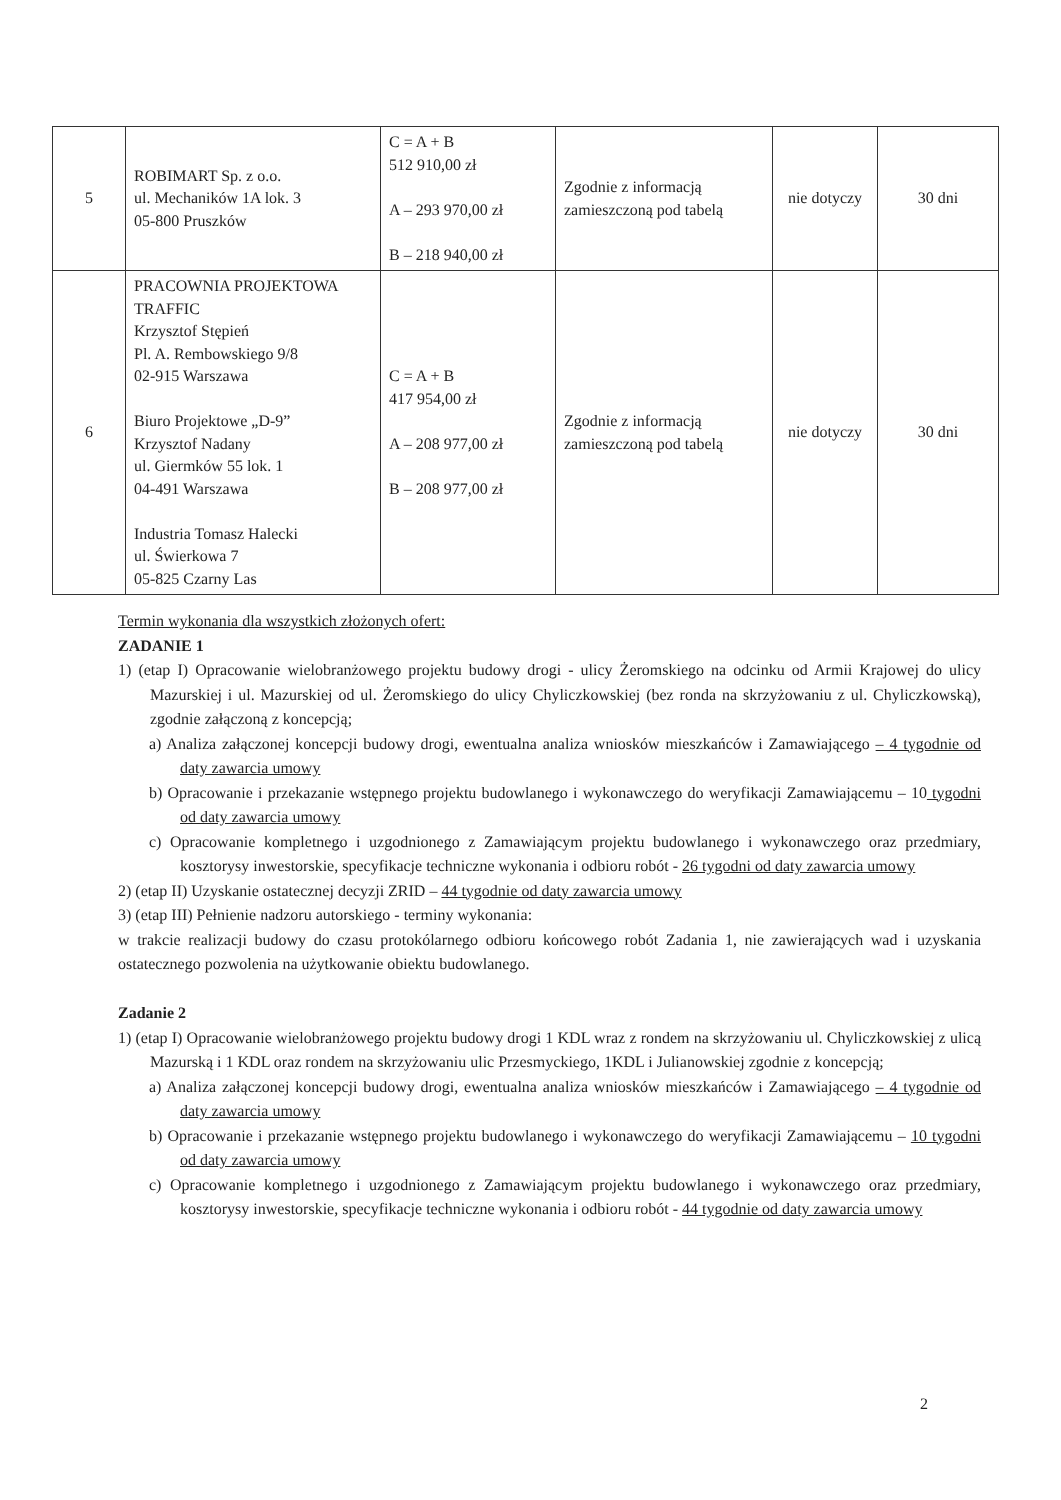| 5 | ROBIMART Sp. z o.o. ul. Mechaników 1A lok. 3 05-800 Pruszków | C = A + B 512 910,00 zł A – 293 970,00 zł B – 218 940,00 zł | Zgodnie z informacją zamieszczoną pod tabelą | nie dotyczy | 30 dni |
| 6 | PRACOWNIA PROJEKTOWA TRAFFIC Krzysztof Stępień Pl. A. Rembowskiego 9/8 02-915 Warszawa Biuro Projektowe „D-9” Krzysztof Nadany ul. Giermków 55 lok. 1 04-491 Warszawa Industria Tomasz Halecki ul. Świerkowa 7 05-825 Czarny Las | C = A + B 417 954,00 zł A – 208 977,00 zł B – 208 977,00 zł | Zgodnie z informacją zamieszczoną pod tabelą | nie dotyczy | 30 dni |
Termin wykonania dla wszystkich złożonych ofert:
ZADANIE 1
1) (etap I) Opracowanie wielobranżowego projektu budowy drogi - ulicy Żeromskiego na odcinku od Armii Krajowej do ulicy Mazurskiej i ul. Mazurskiej od ul. Żeromskiego do ulicy Chyliczkowskiej (bez ronda na skrzyżowaniu z ul. Chyliczkowską), zgodnie załączoną z koncepcją;
a) Analiza załączonej koncepcji budowy drogi, ewentualna analiza wniosków mieszkańców i Zamawiającego – 4 tygodnie od daty zawarcia umowy
b) Opracowanie i przekazanie wstępnego projektu budowlanego i wykonawczego do weryfikacji Zamawiającemu – 10 tygodni od daty zawarcia umowy
c) Opracowanie kompletnego i uzgodnionego z Zamawiającym projektu budowlanego i wykonawczego oraz przedmiary, kosztorysy inwestorskie, specyfikacje techniczne wykonania i odbioru robót - 26 tygodni od daty zawarcia umowy
2) (etap II) Uzyskanie ostatecznej decyzji ZRID – 44 tygodnie od daty zawarcia umowy
3) (etap III) Pełnienie nadzoru autorskiego - terminy wykonania:
w trakcie realizacji budowy do czasu protokólarnego odbioru końcowego robót Zadania 1, nie zawierających wad i uzyskania ostatecznego pozwolenia na użytkowanie obiektu budowlanego.
Zadanie 2
1) (etap I) Opracowanie wielobranżowego projektu budowy drogi 1 KDL wraz z rondem na skrzyżowaniu ul. Chyliczkowskiej z ulicą Mazurską i 1 KDL oraz rondem na skrzyżowaniu ulic Przesmyckiego, 1KDL i Julianowskiej zgodnie z koncepcją;
a) Analiza załączonej koncepcji budowy drogi, ewentualna analiza wniosków mieszkańców i Zamawiającego – 4 tygodnie od daty zawarcia umowy
b) Opracowanie i przekazanie wstępnego projektu budowlanego i wykonawczego do weryfikacji Zamawiającemu – 10 tygodni od daty zawarcia umowy
c) Opracowanie kompletnego i uzgodnionego z Zamawiającym projektu budowlanego i wykonawczego oraz przedmiary, kosztorysy inwestorskie, specyfikacje techniczne wykonania i odbioru robót - 44 tygodnie od daty zawarcia umowy
2